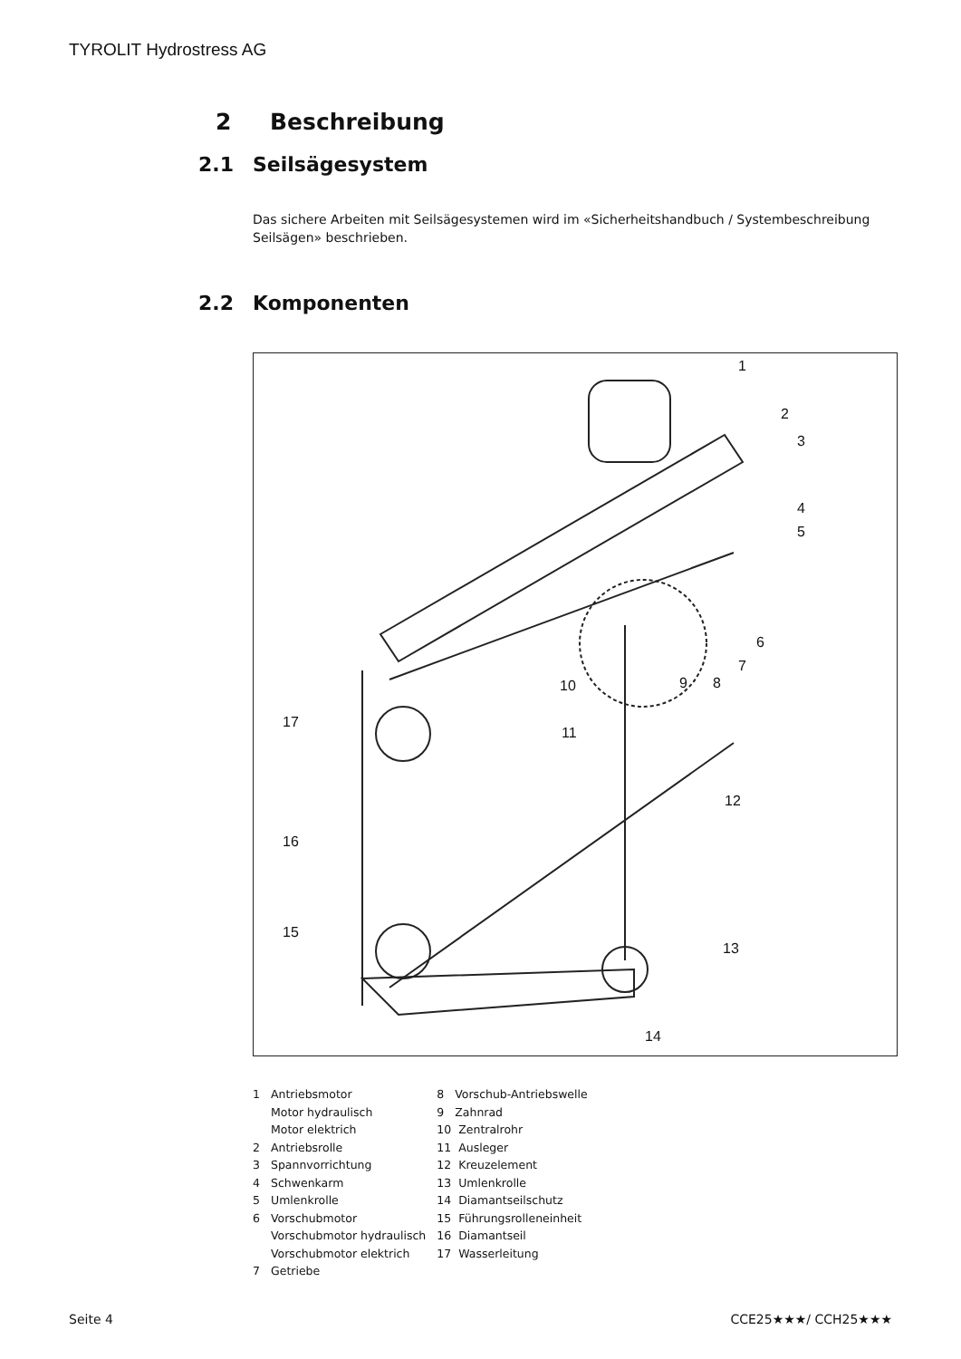TYROLIT Hydrostress AG
2 Beschreibung
2.1 Seilsägesystem
Das sichere Arbeiten mit Seilsägesystemen wird im «Sicherheitshandbuch / Systembeschreibung Seilsägen» beschrieben.
2.2 Komponenten
1
2
3
4
5
6
7
8 9 10
11
12
13
14
15
16
17
1 Antriebsmotor
Motor hydraulisch
Motor elektrich
2 Antriebsrolle
3 Spannvorrichtung
4 Schwenkarm
5 Umlenkrolle
6 Vorschubmotor
Vorschubmotor hydraulisch
Vorschubmotor elektrich
7 Getriebe
8 Vorschub-Antriebswelle
9 Zahnrad
10 Zentralrohr
11 Ausleger
12 Kreuzelement
13 Umlenkrolle
14 Diamantseilschutz
15 Führungsrolleneinheit
16 Diamantseil
17 Wasserleitung
Seite 4 CCE25★★★/ CCH25★★★